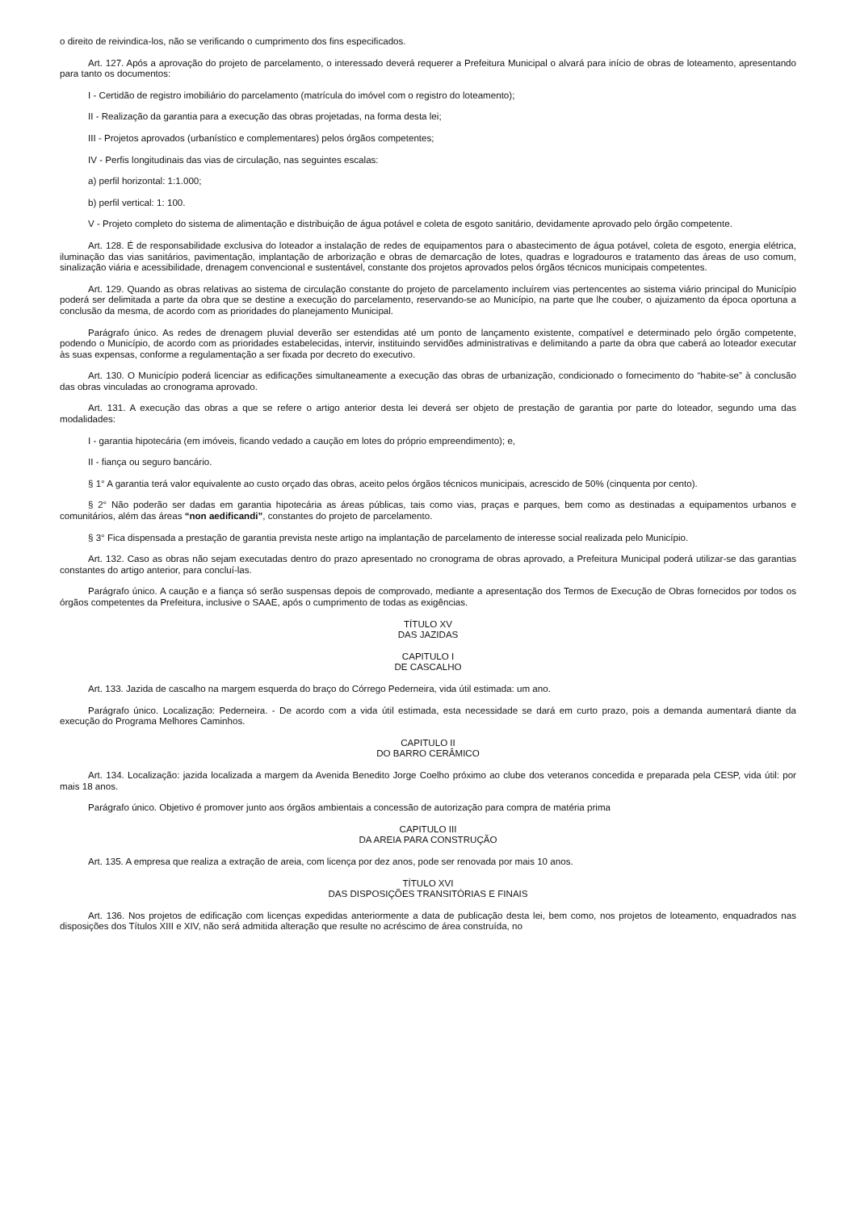o direito de reivindica-los, não se verificando o cumprimento dos fins especificados.
Art. 127. Após a aprovação do projeto de parcelamento, o interessado deverá requerer a Prefeitura Municipal o alvará para início de obras de loteamento, apresentando para tanto os documentos:
I - Certidão de registro imobiliário do parcelamento (matrícula do imóvel com o registro do loteamento);
II - Realização da garantia para a execução das obras projetadas, na forma desta lei;
III - Projetos aprovados (urbanístico e complementares) pelos órgãos competentes;
IV - Perfis longitudinais das vias de circulação, nas seguintes escalas:
a) perfil horizontal: 1:1.000;
b) perfil vertical: 1: 100.
V - Projeto completo do sistema de alimentação e distribuição de água potável e coleta de esgoto sanitário, devidamente aprovado pelo órgão competente.
Art. 128. É de responsabilidade exclusiva do loteador a instalação de redes de equipamentos para o abastecimento de água potável, coleta de esgoto, energia elétrica, iluminação das vias sanitários, pavimentação, implantação de arborização e obras de demarcação de lotes, quadras e logradouros e tratamento das áreas de uso comum, sinalização viária e acessibilidade, drenagem convencional e sustentável, constante dos projetos aprovados pelos órgãos técnicos municipais competentes.
Art. 129. Quando as obras relativas ao sistema de circulação constante do projeto de parcelamento incluírem vias pertencentes ao sistema viário principal do Município poderá ser delimitada a parte da obra que se destine a execução do parcelamento, reservando-se ao Município, na parte que lhe couber, o ajuizamento da época oportuna a conclusão da mesma, de acordo com as prioridades do planejamento Municipal.
Parágrafo único. As redes de drenagem pluvial deverão ser estendidas até um ponto de lançamento existente, compatível e determinado pelo órgão competente, podendo o Município, de acordo com as prioridades estabelecidas, intervir, instituindo servidões administrativas e delimitando a parte da obra que caberá ao loteador executar às suas expensas, conforme a regulamentação a ser fixada por decreto do executivo.
Art. 130. O Município poderá licenciar as edificações simultaneamente a execução das obras de urbanização, condicionado o fornecimento do “habite-se” à conclusão das obras vinculadas ao cronograma aprovado.
Art. 131. A execução das obras a que se refere o artigo anterior desta lei deverá ser objeto de prestação de garantia por parte do loteador, segundo uma das modalidades:
I - garantia hipotecária (em imóveis, ficando vedado a caução em lotes do próprio empreendimento); e,
II - fiança ou seguro bancário.
§ 1° A garantia terá valor equivalente ao custo orçado das obras, aceito pelos órgãos técnicos municipais, acrescido de 50% (cinquenta por cento).
§ 2° Não poderão ser dadas em garantia hipotecária as áreas públicas, tais como vias, praças e parques, bem como as destinadas a equipamentos urbanos e comunitários, além das áreas “non aedificandi”, constantes do projeto de parcelamento.
§ 3° Fica dispensada a prestação de garantia prevista neste artigo na implantação de parcelamento de interesse social realizada pelo Município.
Art. 132. Caso as obras não sejam executadas dentro do prazo apresentado no cronograma de obras aprovado, a Prefeitura Municipal poderá utilizar-se das garantias constantes do artigo anterior, para concluí-las.
Parágrafo único. A caução e a fiança só serão suspensas depois de comprovado, mediante a apresentação dos Termos de Execução de Obras fornecidos por todos os órgãos competentes da Prefeitura, inclusive o SAAE, após o cumprimento de todas as exigências.
TÍTULO XV
DAS JAZIDAS
CAPITULO I
DE CASCALHO
Art. 133. Jazida de cascalho na margem esquerda do braço do Córrego Pederneira, vida útil estimada: um ano.
Parágrafo único. Localização: Pederneira. - De acordo com a vida útil estimada, esta necessidade se dará em curto prazo, pois a demanda aumentará diante da execução do Programa Melhores Caminhos.
CAPITULO II
DO BARRO CERÂMICO
Art. 134. Localização: jazida localizada a margem da Avenida Benedito Jorge Coelho próximo ao clube dos veteranos concedida e preparada pela CESP, vida útil: por mais 18 anos.
Parágrafo único. Objetivo é promover junto aos órgãos ambientais a concessão de autorização para compra de matéria prima
CAPITULO III
DA AREIA PARA CONSTRUÇÃO
Art. 135. A empresa que realiza a extração de areia, com licença por dez anos, pode ser renovada por mais 10 anos.
TÍTULO XVI
DAS DISPOSIÇÕES TRANSITÓRIAS E FINAIS
Art. 136. Nos projetos de edificação com licenças expedidas anteriormente a data de publicação desta lei, bem como, nos projetos de loteamento, enquadrados nas disposições dos Títulos XIII e XIV, não será admitida alteração que resulte no acréscimo de área construída, no